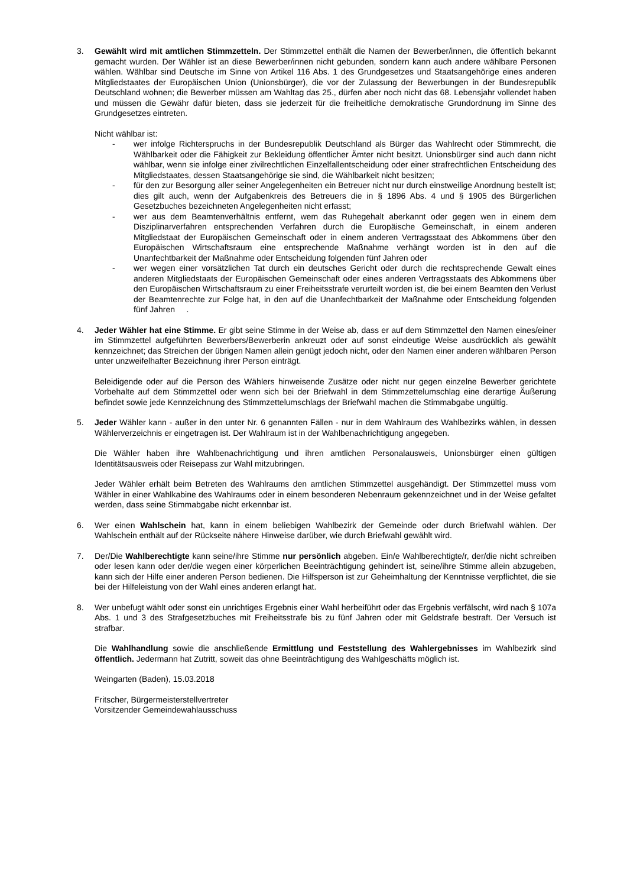3. Gewählt wird mit amtlichen Stimmzetteln. Der Stimmzettel enthält die Namen der Bewerber/innen, die öffentlich bekannt gemacht wurden. Der Wähler ist an diese Bewerber/innen nicht gebunden, sondern kann auch andere wählbare Personen wählen. Wählbar sind Deutsche im Sinne von Artikel 116 Abs. 1 des Grundgesetzes und Staatsangehörige eines anderen Mitgliedstaates der Europäischen Union (Unionsbürger), die vor der Zulassung der Bewerbungen in der Bundesrepublik Deutschland wohnen; die Bewerber müssen am Wahltag das 25., dürfen aber noch nicht das 68. Lebensjahr vollendet haben und müssen die Gewähr dafür bieten, dass sie jederzeit für die freiheitliche demokratische Grundordnung im Sinne des Grundgesetzes eintreten.
Nicht wählbar ist:
- wer infolge Richterspruchs in der Bundesrepublik Deutschland als Bürger das Wahlrecht oder Stimmrecht, die Wählbarkeit oder die Fähigkeit zur Bekleidung öffentlicher Ämter nicht besitzt. Unionsbürger sind auch dann nicht wählbar, wenn sie infolge einer zivilrechtlichen Einzelfallentscheidung oder einer strafrechtlichen Entscheidung des Mitgliedstaates, dessen Staatsangehörige sie sind, die Wählbarkeit nicht besitzen;
- für den zur Besorgung aller seiner Angelegenheiten ein Betreuer nicht nur durch einstweilige Anordnung bestellt ist; dies gilt auch, wenn der Aufgabenkreis des Betreuers die in § 1896 Abs. 4 und § 1905 des Bürgerlichen Gesetzbuches bezeichneten Angelegenheiten nicht erfasst;
- wer aus dem Beamtenverhältnis entfernt, wem das Ruhegehalt aberkannt oder gegen wen in einem dem Disziplinarverfahren entsprechenden Verfahren durch die Europäische Gemeinschaft, in einem anderen Mitgliedstaat der Europäischen Gemeinschaft oder in einem anderen Vertragsstaat des Abkommens über den Europäischen Wirtschaftsraum eine entsprechende Maßnahme verhängt worden ist in den auf die Unanfechtbarkeit der Maßnahme oder Entscheidung folgenden fünf Jahren oder
- wer wegen einer vorsätzlichen Tat durch ein deutsches Gericht oder durch die rechtsprechende Gewalt eines anderen Mitgliedstaats der Europäischen Gemeinschaft oder eines anderen Vertragsstaats des Abkommens über den Europäischen Wirtschaftsraum zu einer Freiheitsstrafe verurteilt worden ist, die bei einem Beamten den Verlust der Beamtenrechte zur Folge hat, in den auf die Unanfechtbarkeit der Maßnahme oder Entscheidung folgenden fünf Jahren .
4. Jeder Wähler hat eine Stimme. Er gibt seine Stimme in der Weise ab, dass er auf dem Stimmzettel den Namen eines/einer im Stimmzettel aufgeführten Bewerbers/Bewerberin ankreuzt oder auf sonst eindeutige Weise ausdrücklich als gewählt kennzeichnet; das Streichen der übrigen Namen allein genügt jedoch nicht, oder den Namen einer anderen wählbaren Person unter unzweifelhafter Bezeichnung ihrer Person einträgt.
Beleidigende oder auf die Person des Wählers hinweisende Zusätze oder nicht nur gegen einzelne Bewerber gerichtete Vorbehalte auf dem Stimmzettel oder wenn sich bei der Briefwahl in dem Stimmzettelumschlag eine derartige Äußerung befindet sowie jede Kennzeichnung des Stimmzettelumschlags der Briefwahl machen die Stimmabgabe ungültig.
5. Jeder Wähler kann - außer in den unter Nr. 6 genannten Fällen - nur in dem Wahlraum des Wahlbezirks wählen, in dessen Wählerverzeichnis er eingetragen ist. Der Wahlraum ist in der Wahlbenachrichtigung angegeben.
Die Wähler haben ihre Wahlbenachrichtigung und ihren amtlichen Personalausweis, Unionsbürger einen gültigen Identitätsausweis oder Reisepass zur Wahl mitzubringen.
Jeder Wähler erhält beim Betreten des Wahlraums den amtlichen Stimmzettel ausgehändigt. Der Stimmzettel muss vom Wähler in einer Wahlkabine des Wahlraums oder in einem besonderen Nebenraum gekennzeichnet und in der Weise gefaltet werden, dass seine Stimmabgabe nicht erkennbar ist.
6. Wer einen Wahlschein hat, kann in einem beliebigen Wahlbezirk der Gemeinde oder durch Briefwahl wählen. Der Wahlschein enthält auf der Rückseite nähere Hinweise darüber, wie durch Briefwahl gewählt wird.
7. Der/Die Wahlberechtigte kann seine/ihre Stimme nur persönlich abgeben. Ein/e Wahlberechtigte/r, der/die nicht schreiben oder lesen kann oder der/die wegen einer körperlichen Beeinträchtigung gehindert ist, seine/ihre Stimme allein abzugeben, kann sich der Hilfe einer anderen Person bedienen. Die Hilfsperson ist zur Geheimhaltung der Kenntnisse verpflichtet, die sie bei der Hilfeleistung von der Wahl eines anderen erlangt hat.
8. Wer unbefugt wählt oder sonst ein unrichtiges Ergebnis einer Wahl herbeiführt oder das Ergebnis verfälscht, wird nach § 107a Abs. 1 und 3 des Strafgesetzbuches mit Freiheitsstrafe bis zu fünf Jahren oder mit Geldstrafe bestraft. Der Versuch ist strafbar.
Die Wahlhandlung sowie die anschließende Ermittlung und Feststellung des Wahlergebnisses im Wahlbezirk sind öffentlich. Jedermann hat Zutritt, soweit das ohne Beeinträchtigung des Wahlgeschäfts möglich ist.
Weingarten (Baden), 15.03.2018
Fritscher, Bürgermeisterstellvertreter
Vorsitzender Gemeindewahlausschuss